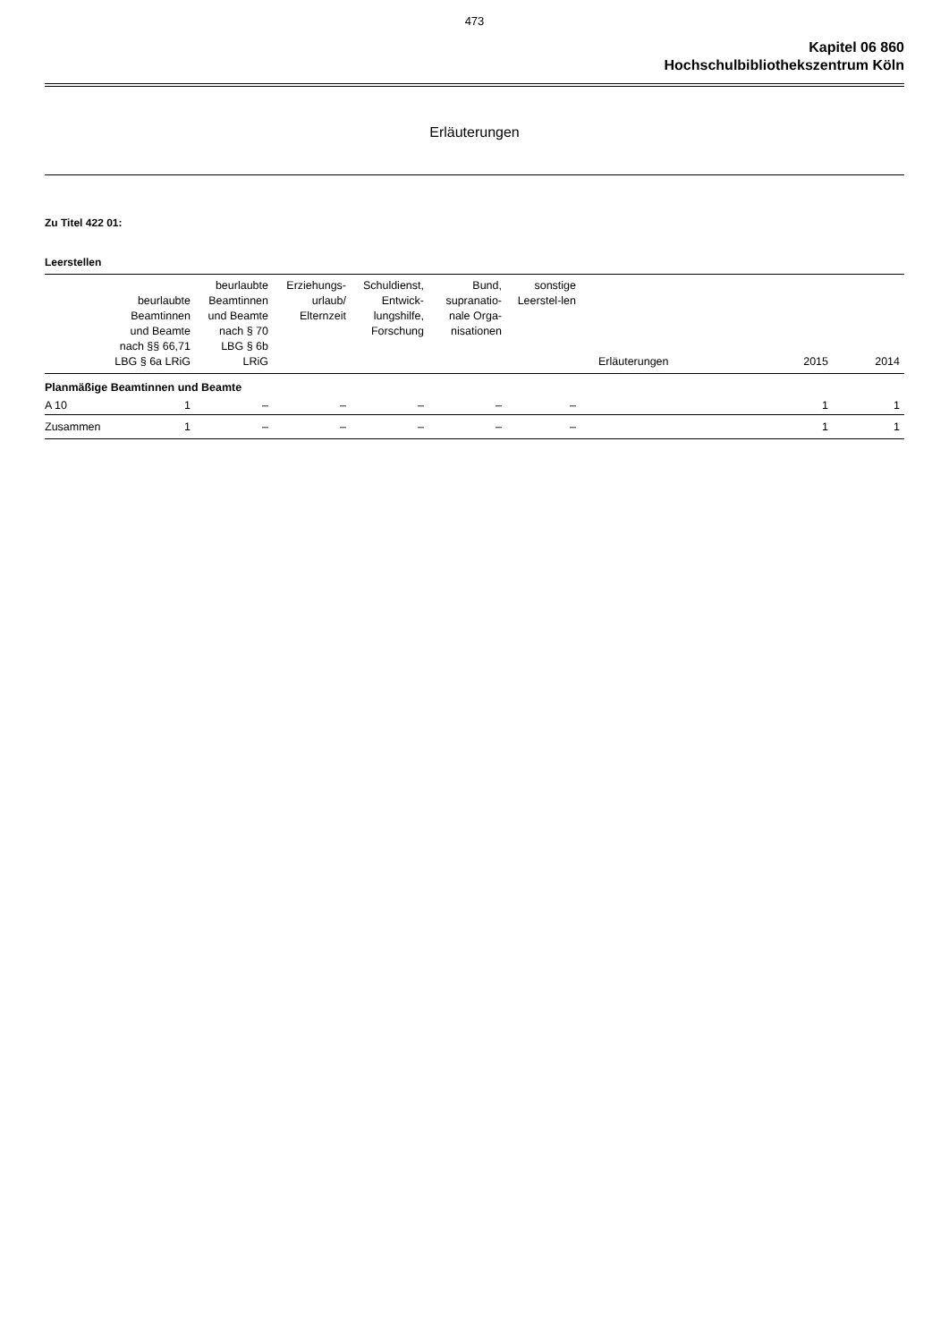473
Kapitel 06 860
Hochschulbibliothekszentrum Köln
Erläuterungen
Zu Titel 422 01:
Leerstellen
| | beurlaubte Beamtinnen und Beamte nach §§ 66,71 LBG § 6a LRiG | beurlaubte Beamtinnen und Beamte nach § 70 LBG § 6b LRiG | Erziehungs-urlaub/ Elternzeit | Schuldienst, Entwick-lungshilfe, Forschung | Bund, supranatio-nale Orga-nisationen | sonstige Leerstel-len | Erläuterungen | 2015 | 2014 |
| --- | --- | --- | --- | --- | --- | --- | --- | --- | --- |
| Planmäßige Beamtinnen und Beamte | | | | | | | | | |
| A 10 | 1 | – | – | – | – | – | | 1 | 1 |
| Zusammen | 1 | – | – | – | – | – | | 1 | 1 |